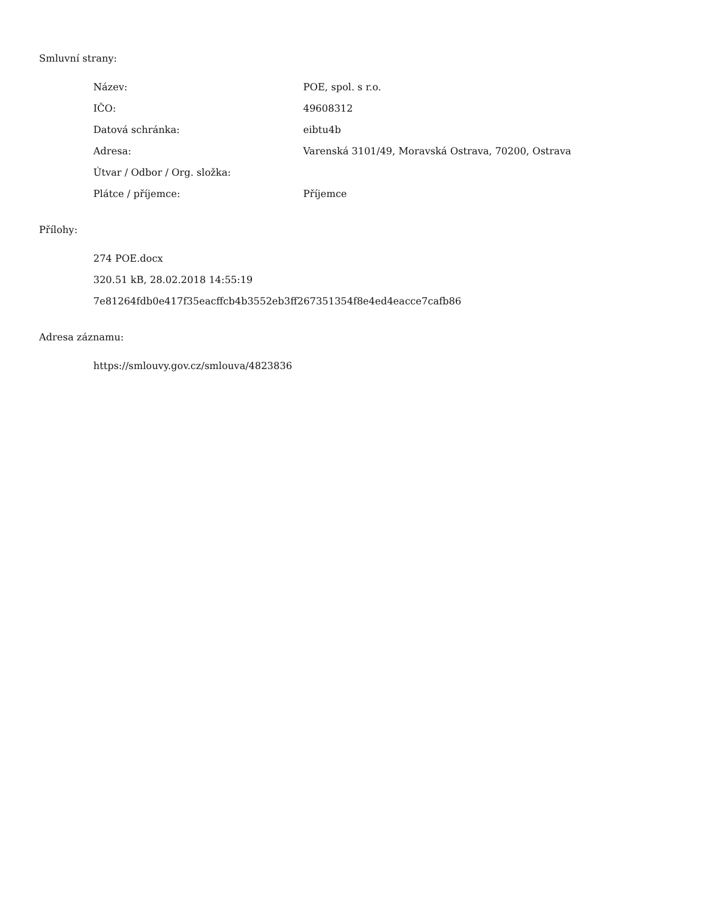Smluvní strany:
| Název: | POE, spol. s r.o. |
| IČO: | 49608312 |
| Datová schránka: | eibtu4b |
| Adresa: | Varenská 3101/49, Moravská Ostrava, 70200, Ostrava |
| Útvar / Odbor / Org. složka: | |
| Plátce / příjemce: | Příjemce |
Přílohy:
274 POE.docx
320.51 kB, 28.02.2018 14:55:19
7e81264fdb0e417f35eacffcb4b3552eb3ff267351354f8e4ed4eacce7cafb86
Adresa záznamu:
https://smlouvy.gov.cz/smlouva/4823836